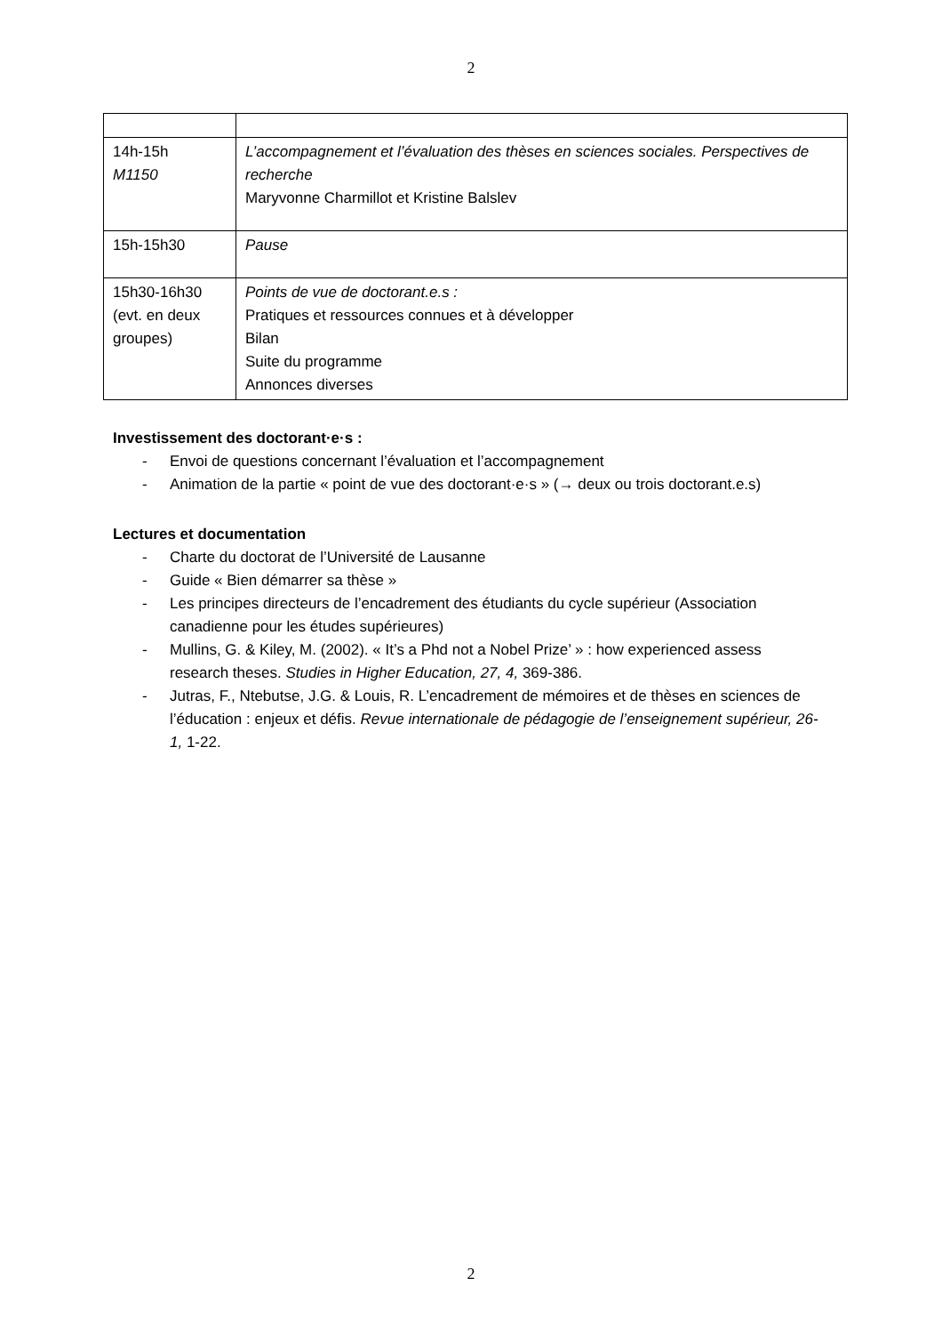2
| 14h-15h M1150 | L’accompagnement et l’évaluation des thèses en sciences sociales. Perspectives de recherche Maryvonne Charmillot et Kristine Balslev |
| 15h-15h30 | Pause |
| 15h30-16h30 (evt. en deux groupes) | Points de vue de doctorant.e.s : Pratiques et ressources connues et à développer Bilan Suite du programme Annonces diverses |
Investissement des doctorant·e·s :
- Envoi de questions concernant l’évaluation et l’accompagnement
- Animation de la partie « point de vue des doctorant·e·s » (→ deux ou trois doctorant.e.s)
Lectures et documentation
- Charte du doctorat de l’Université de Lausanne
- Guide « Bien démarrer sa thèse »
- Les principes directeurs de l’encadrement des étudiants du cycle supérieur (Association canadienne pour les études supérieures)
- Mullins, G. & Kiley, M. (2002). « It’s a Phd not a Nobel Prize’ » : how experienced assess research theses. Studies in Higher Education, 27, 4, 369-386.
- Jutras, F., Ntebutse, J.G. & Louis, R. L’encadrement de mémoires et de thèses en sciences de l’éducation : enjeux et défis. Revue internationale de pédagogie de l’enseignement supérieur, 26-1, 1-22.
2